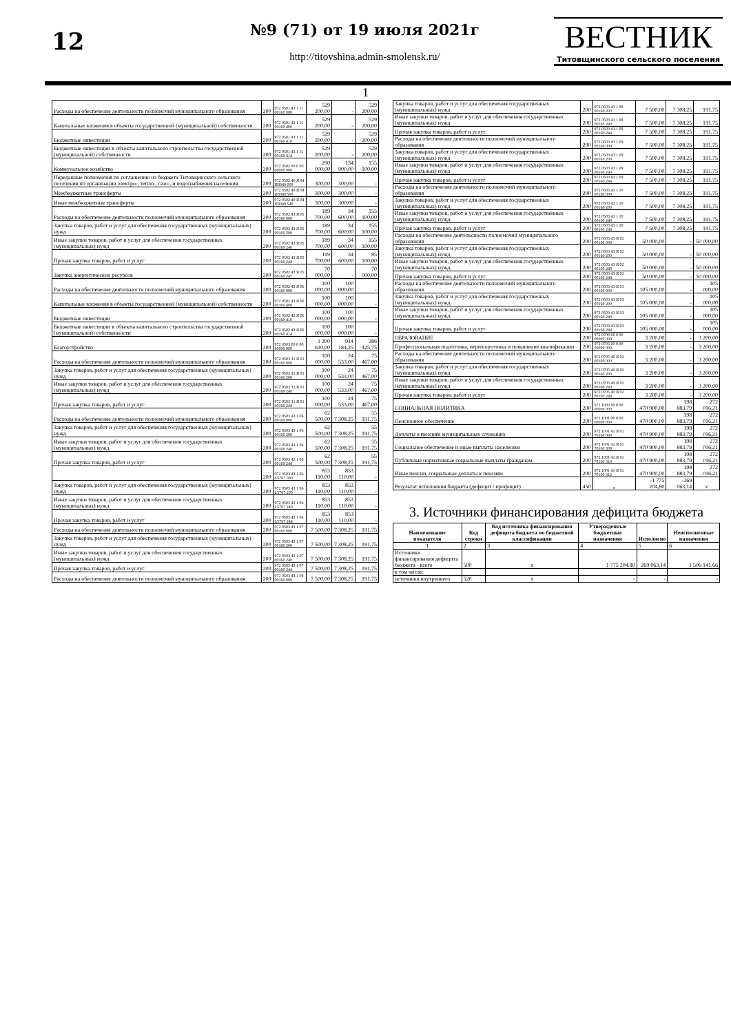12
№9 (71) от 19 июля 2021г
http://titovshina.admin-smolensk.ru/
ВЕСТНИК
Титовщинского сельского поселения
1
| Расходы на обеспечение деятельности полномочий муниципального образования | 200 | 972 0501 43 1 11 00160 000 | 529 200,00 | - | 529 200,00 |
| Капитальные вложения в объекты государственной (муниципальной) собственности | 200 | 972 0501 43 1 11 00160 400 | 529 200,00 | - | 529 200,00 |
| Бюджетные инвестиции | 200 | 972 0501 43 1 11 00160 410 | 529 200,00 | - | 529 200,00 |
| Бюджетные инвестиции в объекты капитального строительства государственной (муниципальной) собственности | 200 | 972 0501 43 1 11 00160 414 | 529 200,00 | - | 529 200,00 |
| Коммунальное хозяйство | 200 | 972 0502 00 0 00 00000 000 | 290 000,00 | 134 900,00 | 155 100,00 |
| Переданные полномочия по соглашению из бюджета Титовщинского сельского поселения по организации электро-, тепло-, газо-, и водоснабжения населения | 200 | 972 0502 40 Я 04 П8040 000 | 300,00 | 300,00 | - |
| Межбюджетные трансферты | 200 | 972 0502 40 Я 04 П8040 500 | 300,00 | 300,00 | - |
| Иные межбюджетные трансферты | 200 | 972 0502 40 Я 04 П8040 540 | 300,00 | 300,00 | - |
| Расходы на обеспечение деятельности полномочий муниципального образования | 200 | 972 0502 43 Я 05 00160 000 | 189 700,00 | 34 600,00 | 155 100,00 |
| Закупка товаров, работ и услуг для обеспечения государственных (муниципальных) нужд | 200 | 972 0502 43 Я 05 00160 200 | 189 700,00 | 34 600,00 | 155 100,00 |
| Иные закупки товаров, работ и услуг для обеспечения государственных (муниципальных) нужд | 200 | 972 0502 43 Я 05 00160 240 | 189 700,00 | 34 600,00 | 155 100,00 |
| Прочая закупка товаров, работ и услуг | 200 | 972 0502 43 Я 05 00160 244 | 119 700,00 | 34 600,00 | 85 100,00 |
| Закупка энергетических ресурсов | 200 | 972 0502 43 Я 05 00160 247 | 70 000,00 | - | 70 000,00 |
| Расходы на обеспечение деятельности полномочий муниципального образования | 200 | 972 0502 43 Я 06 00160 000 | 100 000,00 | 100 000,00 | - |
| Капитальные вложения в объекты государственной (муниципальной) собственности | 200 | 972 0502 43 Я 06 00160 400 | 100 000,00 | 100 000,00 | - |
| Бюджетные инвестиции | 200 | 972 0502 43 Я 06 00160 410 | 100 000,00 | 100 000,00 | - |
| Бюджетные инвестиции в объекты капитального строительства государственной (муниципальной) собственности | 200 | 972 0502 43 Я 06 00160 414 | 100 000,00 | 100 000,00 | - |
| Благоустройство | 200 | 972 0503 00 0 00 00000 000 | 1 200 610,00 | 914 184,25 | 286 425,75 |
| Расходы на обеспечение деятельности полномочий муниципального образования | 200 | 972 0503 31 Я 01 00160 000 | 100 000,00 | 24 533,00 | 75 467,00 |
| Закупка товаров, работ и услуг для обеспечения государственных (муниципальных) нужд | 200 | 972 0503 31 Я 01 00160 200 | 100 000,00 | 24 533,00 | 75 467,00 |
| Иные закупки товаров, работ и услуг для обеспечения государственных (муниципальных) нужд | 200 | 972 0503 31 Я 01 00160 240 | 100 000,00 | 24 533,00 | 75 467,00 |
| Прочая закупка товаров, работ и услуг | 200 | 972 0503 31 Я 01 00160 244 | 100 000,00 | 24 533,00 | 75 467,00 |
| Расходы на обеспечение деятельности полномочий муниципального образования | 200 | 972 0503 43 1 06 00160 000 | 62 500,00 | 7 308,25 | 55 191,75 |
| Закупка товаров, работ и услуг для обеспечения государственных (муниципальных) нужд | 200 | 972 0503 43 1 06 00160 200 | 62 500,00 | 7 308,25 | 55 191,75 |
| Иные закупки товаров, работ и услуг для обеспечения государственных (муниципальных) нужд | 200 | 972 0503 43 1 06 00160 240 | 62 500,00 | 7 308,25 | 55 191,75 |
| Прочая закупка товаров, работ и услуг | 200 | 972 0503 43 1 06 00160 244 | 62 500,00 | 7 308,25 | 55 191,75 |
| | 200 | 972 0503 43 1 06 L5767 000 | 853 110,00 | 853 110,00 | - |
| Закупка товаров, работ и услуг для обеспечения государственных (муниципальных) нужд | 200 | 972 0503 43 1 06 L5767 200 | 853 110,00 | 853 110,00 | - |
| Иные закупки товаров, работ и услуг для обеспечения государственных (муниципальных) нужд | 200 | 972 0503 43 1 06 L5767 240 | 853 110,00 | 853 110,00 | - |
| Прочая закупка товаров, работ и услуг | 200 | 972 0503 43 1 06 L5767 244 | 853 110,00 | 853 110,00 | - |
| Расходы на обеспечение деятельности полномочий муниципального образования | 200 | 972 0503 43 1 07 00160 000 | 7 500,00 | 7 308,25 | 191,75 |
| Закупка товаров, работ и услуг для обеспечения государственных (муниципальных) нужд | 200 | 972 0503 43 1 07 00160 200 | 7 500,00 | 7 308,25 | 191,75 |
| Иные закупки товаров, работ и услуг для обеспечения государственных (муниципальных) нужд | 200 | 972 0503 43 1 07 00160 240 | 7 500,00 | 7 308,25 | 191,75 |
| Прочая закупка товаров, работ и услуг | 200 | 972 0503 43 1 07 00160 244 | 7 500,00 | 7 308,25 | 191,75 |
| Расходы на обеспечение деятельности полномочий муниципального образования | 200 | 972 0503 43 1 08 00160 000 | 7 500,00 | 7 308,25 | 191,75 |
| Закупка товаров, работ и услуг для обеспечения государственных (муниципальных) нужд | 200 | 972 0503 43 1 08 00160 200 | 7 500,00 | 7 308,25 | 191,75 |
| Иные закупки товаров, работ и услуг для обеспечения государственных (муниципальных) нужд | 200 | 972 0503 43 1 08 00160 240 | 7 500,00 | 7 308,25 | 191,75 |
| Прочая закупка товаров, работ и услуг | 200 | 972 0503 43 1 08 00160 244 | 7 500,00 | 7 308,25 | 191,75 |
| Расходы на обеспечение деятельности полномочий муниципального образования | 200 | 972 0503 43 1 09 00160 000 | 7 500,00 | 7 308,25 | 191,75 |
| Закупка товаров, работ и услуг для обеспечения государственных (муниципальных) нужд | 200 | 972 0503 43 1 09 00160 200 | 7 500,00 | 7 308,25 | 191,75 |
| Иные закупки товаров, работ и услуг для обеспечения государственных (муниципальных) нужд | 200 | 972 0503 43 1 09 00160 240 | 7 500,00 | 7 308,25 | 191,75 |
| Прочая закупка товаров, работ и услуг | 200 | 972 0503 43 1 09 00160 244 | 7 500,00 | 7 308,25 | 191,75 |
| Расходы на обеспечение деятельности полномочий муниципального образования | 200 | 972 0503 43 1 10 00160 000 | 7 500,00 | 7 308,25 | 191,75 |
| Закупка товаров, работ и услуг для обеспечения государственных (муниципальных) нужд | 200 | 972 0503 43 1 10 00160 200 | 7 500,00 | 7 308,25 | 191,75 |
| Иные закупки товаров, работ и услуг для обеспечения государственных (муниципальных) нужд | 200 | 972 0503 43 1 10 00160 240 | 7 500,00 | 7 308,25 | 191,75 |
| Прочая закупка товаров, работ и услуг | 200 | 972 0503 43 1 10 00160 244 | 7 500,00 | 7 308,25 | 191,75 |
| Расходы на обеспечение деятельсности полномочий муниципального образования | 200 | 972 0503 43 Я 02 00160 000 | 50 000,00 | - | 50 000,00 |
| Закупка товаров, работ и услуг для обеспечения государственных (муниципальных) нужд | 200 | 972 0503 43 Я 02 00160 200 | 50 000,00 | - | 50 000,00 |
| Иные закупки товаров, работ и услуг для обеспечения государственных (муниципальных) нужд | 200 | 972 0503 43 Я 02 00160 240 | 50 000,00 | - | 50 000,00 |
| Прочая закупка товаров, работ и услуг | 200 | 972 0503 43 Я 02 00160 244 | 50 000,00 | - | 50 000,00 |
| Расходы на обеспечение деятельности полномочий муниципального образования | 200 | 972 0503 43 Я 03 00160 000 | 105 000,00 | - | 105 000,00 |
| Закупка товаров, работ и услуг для обеспечения государственных (муниципальных) нужд | 200 | 972 0503 43 Я 03 00160 200 | 105 000,00 | - | 105 000,00 |
| Иные закупки товаров, работ и услуг для обеспечения государственных (муниципальных) нужд | 200 | 972 0503 43 Я 03 00160 240 | 105 000,00 | - | 105 000,00 |
| Прочая закупка товаров, работ и услуг | 200 | 972 0503 43 Я 03 00160 244 | 105 000,00 | - | 105 000,00 |
| ОБРАЗОВАНИЕ | 200 | 972 0700 00 0 00 00000 000 | 3 200,00 | - | 3 200,00 |
| Профессиональная подготовка, переподготовка и повышение квалификации | 200 | 972 0705 00 0 00 00000 000 | 3 200,00 | - | 3 200,00 |
| Расходы на обеспечение деятельности полномочий муниципального образования | 200 | 972 0705 40 Я 02 00160 000 | 3 200,00 | - | 3 200,00 |
| Закупка товаров, работ и услуг для обеспечения государственных (муниципальных) нужд | 200 | 972 0705 40 Я 02 00160 200 | 3 200,00 | - | 3 200,00 |
| Иные закупки товаров, работ и услуг для обеспечения государственных (муниципальных) нужд | 200 | 972 0705 40 Я 02 00160 240 | 3 200,00 | - | 3 200,00 |
| Прочая закупка товаров, работ и услуг | 200 | 972 0705 40 Я 02 00160 244 | 3 200,00 | - | 3 200,00 |
| СОЦИАЛЬНАЯ ПОЛИТИКА | 200 | 972 1000 00 0 00 00000 000 | 470 900,00 | 198 883,79 | 272 016,21 |
| Пенсионное обеспечение | 200 | 972 1001 00 0 00 00000 000 | 470 900,00 | 198 883,79 | 272 016,21 |
| Доплаты к пенсиям муниципальных служащих | 200 | 972 1001 41 Я 01 70160 000 | 470 900,00 | 198 883,79 | 272 016,21 |
| Социальное обеспечение и иные выплаты населению | 200 | 972 1001 41 Я 01 70160 300 | 470 900,00 | 198 883,79 | 272 016,21 |
| Публичные нормативные социальные выплаты гражданам | 200 | 972 1001 41 Я 01 70160 310 | 470 900,00 | 198 883,79 | 272 016,21 |
| Иные пенсии, социальные доплаты к пенсиям | 200 | 972 1001 41 Я 01 70160 312 | 470 900,00 | 198 883,79 | 272 016,21 |
| Результат исполнения бюджета (дефицит / профицит) | 450 | x | -1 775 204,80 | -269 063,14 | x |
3. Источники финансирования дефицита бюджета
| Наименование показателя | Код строки | Код источника финансирования дефицита бюджета по бюджетной классификации | Утвержденные бюджетные назначения | Исполнено | Неисполненные назначения |
| --- | --- | --- | --- | --- | --- |
| 1 | 2 | 3 | 4 | 5 | 6 |
| Источники финансирования дефицита бюджета - всего | 500 | x | 1 775 204,80 | 269 063,14 | 1 506 141,66 |
| в том числе: | | | | | |
| источники внутреннего | 520 | x | - | - | - |